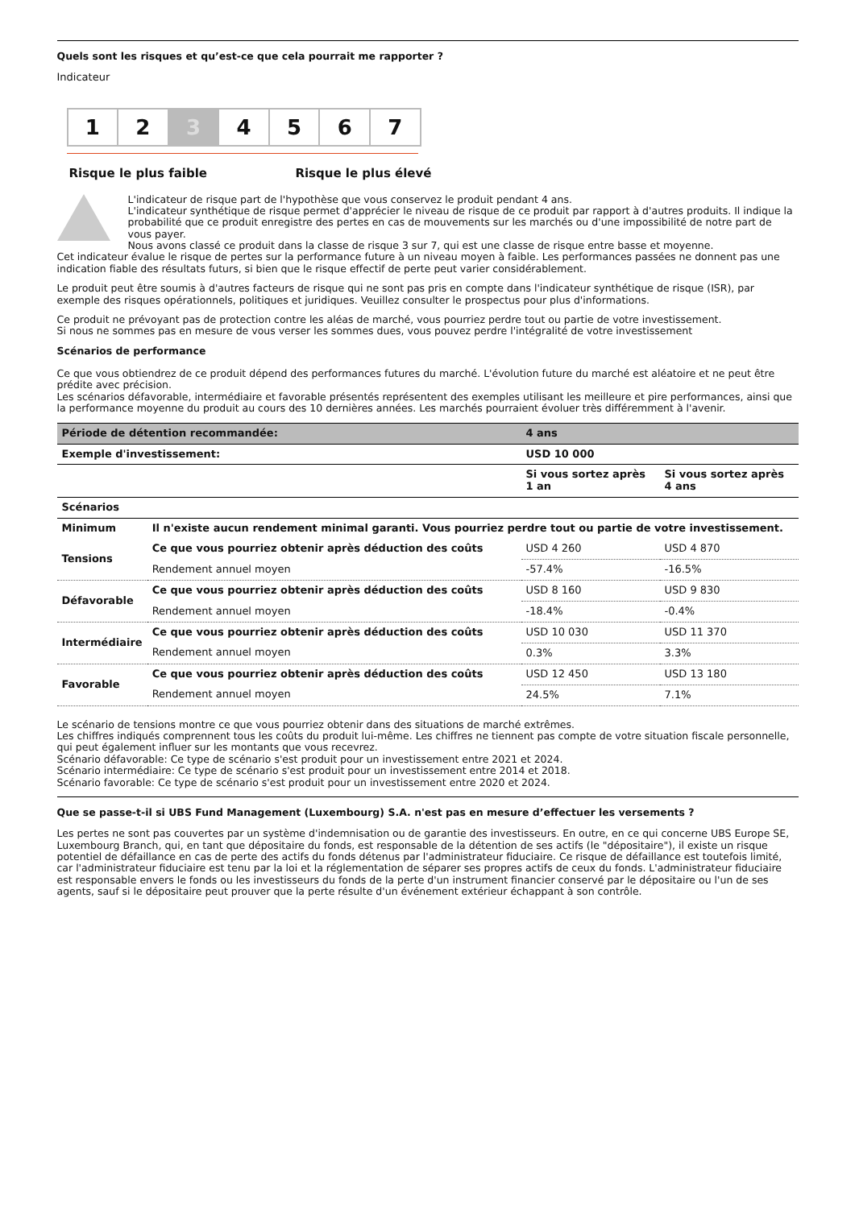Quels sont les risques et qu’est-ce que cela pourrait me rapporter ?
Indicateur
1 2 3 4 5 6 7
Risque le plus faible Risque le plus élevé
L'indicateur de risque part de l'hypothèse que vous conservez le produit pendant 4 ans.
L'indicateur synthétique de risque permet d'apprécier le niveau de risque de ce produit par rapport à d'autres produits. Il indique la probabilité que ce produit enregistre des pertes en cas de mouvements sur les marchés ou d'une impossibilité de notre part de vous payer.
Nous avons classé ce produit dans la classe de risque 3 sur 7, qui est une classe de risque entre basse et moyenne.
Cet indicateur évalue le risque de pertes sur la performance future à un niveau moyen à faible. Les performances passées ne donnent pas une indication fiable des résultats futurs, si bien que le risque effectif de perte peut varier considérablement.
Le produit peut être soumis à d'autres facteurs de risque qui ne sont pas pris en compte dans l'indicateur synthétique de risque (ISR), par exemple des risques opérationnels, politiques et juridiques. Veuillez consulter le prospectus pour plus d'informations.
Ce produit ne prévoyant pas de protection contre les aléas de marché, vous pourriez perdre tout ou partie de votre investissement.
Si nous ne sommes pas en mesure de vous verser les sommes dues, vous pouvez perdre l'intégralité de votre investissement
Scénarios de performance
Ce que vous obtiendrez de ce produit dépend des performances futures du marché. L'évolution future du marché est aléatoire et ne peut être prédite avec précision.
Les scénarios défavorable, intermédiaire et favorable présentés représentent des exemples utilisant les meilleure et pire performances, ainsi que la performance moyenne du produit au cours des 10 dernières années. Les marchés pourraient évoluer très différemment à l'avenir.
| Période de détention recommandée: | | 4 ans | |
| --- | --- | --- | --- |
| Exemple d'investissement: | | USD 10 000 | |
| | | Si vous sortez après 1 an | Si vous sortez après 4 ans |
| Scénarios | | | |
| Minimum | Il n'existe aucun rendement minimal garanti. Vous pourriez perdre tout ou partie de votre investissement. | | |
| Tensions | Ce que vous pourriez obtenir après déduction des coûts | USD 4 260 | USD 4 870 |
| | Rendement annuel moyen | -57.4% | -16.5% |
| Défavorable | Ce que vous pourriez obtenir après déduction des coûts | USD 8 160 | USD 9 830 |
| | Rendement annuel moyen | -18.4% | -0.4% |
| Intermédiaire | Ce que vous pourriez obtenir après déduction des coûts | USD 10 030 | USD 11 370 |
| | Rendement annuel moyen | 0.3% | 3.3% |
| Favorable | Ce que vous pourriez obtenir après déduction des coûts | USD 12 450 | USD 13 180 |
| | Rendement annuel moyen | 24.5% | 7.1% |
Le scénario de tensions montre ce que vous pourriez obtenir dans des situations de marché extrêmes.
Les chiffres indiqués comprennent tous les coûts du produit lui-même. Les chiffres ne tiennent pas compte de votre situation fiscale personnelle, qui peut également influer sur les montants que vous recevrez.
Scénario défavorable: Ce type de scénario s'est produit pour un investissement entre 2021 et 2024.
Scénario intermédiaire: Ce type de scénario s'est produit pour un investissement entre 2014 et 2018.
Scénario favorable: Ce type de scénario s'est produit pour un investissement entre 2020 et 2024.
Que se passe-t-il si UBS Fund Management (Luxembourg) S.A. n'est pas en mesure d’effectuer les versements ?
Les pertes ne sont pas couvertes par un système d'indemnisation ou de garantie des investisseurs. En outre, en ce qui concerne UBS Europe SE, Luxembourg Branch, qui, en tant que dépositaire du fonds, est responsable de la détention de ses actifs (le "dépositaire"), il existe un risque potentiel de défaillance en cas de perte des actifs du fonds détenus par l'administrateur fiduciaire. Ce risque de défaillance est toutefois limité, car l'administrateur fiduciaire est tenu par la loi et la réglementation de séparer ses propres actifs de ceux du fonds. L'administrateur fiduciaire est responsable envers le fonds ou les investisseurs du fonds de la perte d'un instrument financier conservé par le dépositaire ou l'un de ses agents, sauf si le dépositaire peut prouver que la perte résulte d'un événement extérieur échappant à son contrôle.